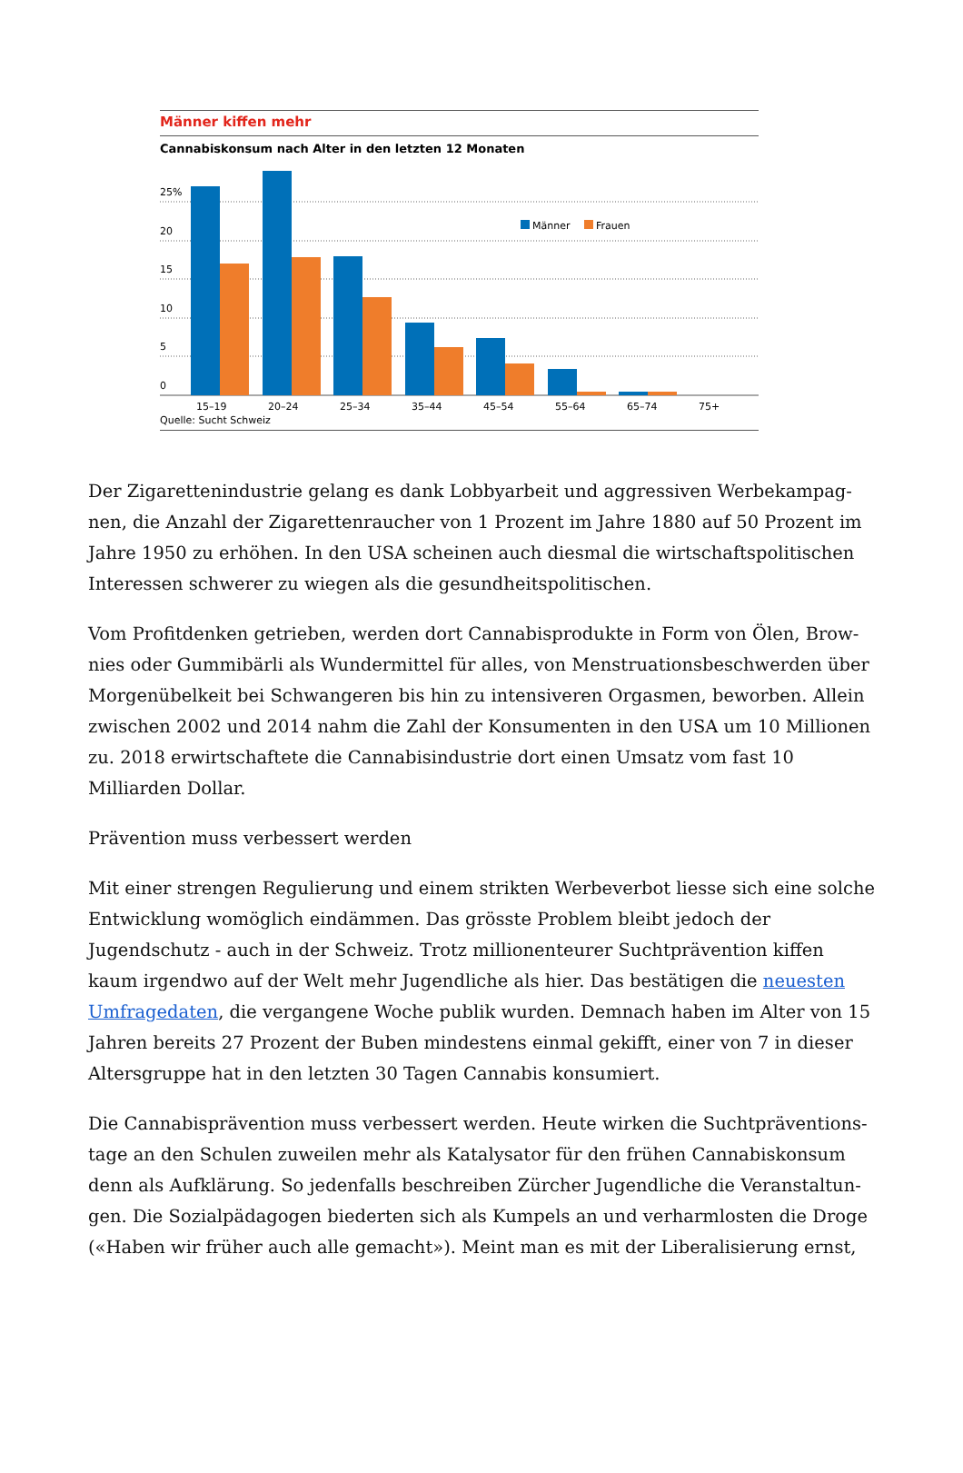Männer kiffen mehr
Cannabiskonsum nach Alter in den letzten 12 Monaten
25%
20
15
10
5
0
Männer
Frauen
15–19 20–24 25–34 35–44 45–54 55–64 65–74 75+
Quelle: Sucht Schweiz
Der Zigarettenindustrie gelang es dank Lobbyarbeit und aggressiven Werbekampag­nen, die Anzahl der Zigarettenraucher von 1 Prozent im Jahre 1880 auf 50 Prozent im Jahre 1950 zu erhöhen. In den USA scheinen auch diesmal die wirtschaftspolitischen Interessen schwerer zu wiegen als die gesundheitspolitischen.
Vom Profitdenken getrieben, werden dort Cannabisprodukte in Form von Ölen, Brow­nies oder Gummibärli als Wundermittel für alles, von Menstruationsbeschwerden über Morgenübelkeit bei Schwangeren bis hin zu intensiveren Orgasmen, beworben. Allein zwischen 2002 und 2014 nahm die Zahl der Konsumenten in den USA um 10 Millionen zu. 2018 erwirtschaftete die Cannabisindustrie dort einen Umsatz vom fast 10 Milliarden Dollar.
Prävention muss verbessert werden
Mit einer strengen Regulierung und einem strikten Werbeverbot liesse sich eine sol­che Entwicklung womöglich eindämmen. Das grösste Problem bleibt jedoch der Jugendschutz - auch in der Schweiz. Trotz millionenteurer Suchtprävention kiffen kaum irgendwo auf der Welt mehr Jugendliche als hier. Das bestätigen die neuesten Umfragedaten, die vergangene Woche publik wurden. Demnach haben im Alter von 15 Jahren bereits 27 Prozent der Buben mindestens einmal gekifft, einer von 7 in dieser Altersgruppe hat in den letzten 30 Tagen Cannabis konsumiert.
Die Cannabisprävention muss verbessert werden. Heute wirken die Suchtpräventions­tage an den Schulen zuweilen mehr als Katalysator für den frühen Cannabiskonsum denn als Aufklärung. So jedenfalls beschreiben Zürcher Jugendliche die Veranstaltun­gen. Die Sozialpädagogen biederten sich als Kumpels an und verharmlosten die Droge («Haben wir früher auch alle gemacht»). Meint man es mit der Liberalisierung ernst,